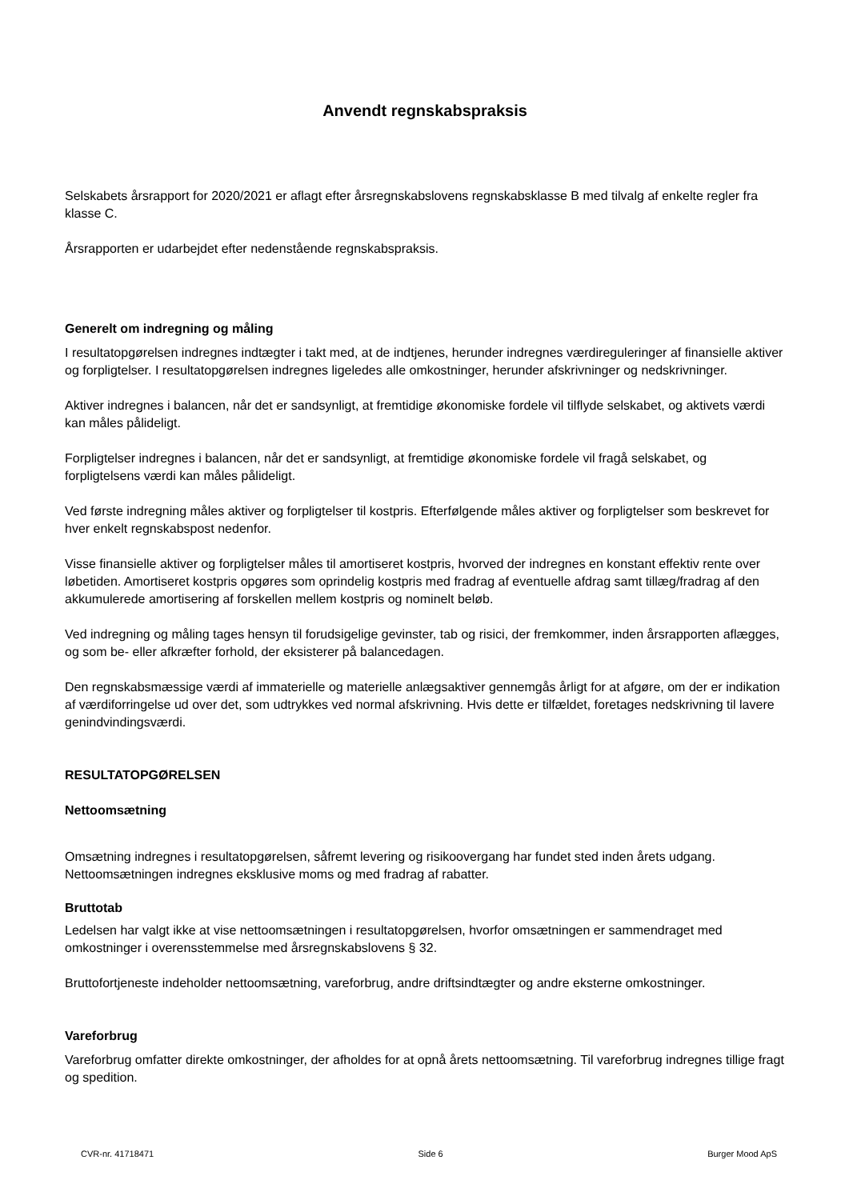Anvendt regnskabspraksis
Selskabets årsrapport for 2020/2021 er aflagt efter årsregnskabslovens regnskabsklasse B med tilvalg af enkelte regler fra klasse C.
Årsrapporten er udarbejdet efter nedenstående regnskabspraksis.
Generelt om indregning og måling
I resultatopgørelsen indregnes indtægter i takt med, at de indtjenes, herunder indregnes værdireguleringer af finansielle aktiver og forpligtelser. I resultatopgørelsen indregnes ligeledes alle omkostninger, herunder afskrivninger og nedskrivninger.
Aktiver indregnes i balancen, når det er sandsynligt, at fremtidige økonomiske fordele vil tilflyde selskabet, og aktivets værdi kan måles pålideligt.
Forpligtelser indregnes i balancen, når det er sandsynligt, at fremtidige økonomiske fordele vil fragå selskabet, og forpligtelsens værdi kan måles pålideligt.
Ved første indregning måles aktiver og forpligtelser til kostpris. Efterfølgende måles aktiver og forpligtelser som beskrevet for hver enkelt regnskabspost nedenfor.
Visse finansielle aktiver og forpligtelser måles til amortiseret kostpris, hvorved der indregnes en konstant effektiv rente over løbetiden. Amortiseret kostpris opgøres som oprindelig kostpris med fradrag af eventuelle afdrag samt tillæg/fradrag af den akkumulerede amortisering af forskellen mellem kostpris og nominelt beløb.
Ved indregning og måling tages hensyn til forudsigelige gevinster, tab og risici, der fremkommer, inden årsrapporten aflægges, og som be- eller afkræfter forhold, der eksisterer på balancedagen.
Den regnskabsmæssige værdi af immaterielle og materielle anlægsaktiver gennemgås årligt for at afgøre, om der er indikation af værdiforringelse ud over det, som udtrykkes ved normal afskrivning. Hvis dette er tilfældet, foretages nedskrivning til lavere genindvindingsværdi.
RESULTATOPGØRELSEN
Nettoomsætning
Omsætning indregnes i resultatopgørelsen, såfremt levering og risikoovergang har fundet sted inden årets udgang. Nettoomsætningen indregnes eksklusive moms og med fradrag af rabatter.
Bruttotab
Ledelsen har valgt ikke at vise nettoomsætningen i resultatopgørelsen, hvorfor omsætningen er sammendraget med omkostninger i overensstemmelse med årsregnskabslovens § 32.
Bruttofortjeneste indeholder nettoomsætning, vareforbrug, andre driftsindtægter og andre eksterne omkostninger.
Vareforbrug
Vareforbrug omfatter direkte omkostninger, der afholdes for at opnå årets nettoomsætning. Til vareforbrug indregnes tillige fragt og spedition.
CVR-nr. 41718471 Side 6 Burger Mood ApS